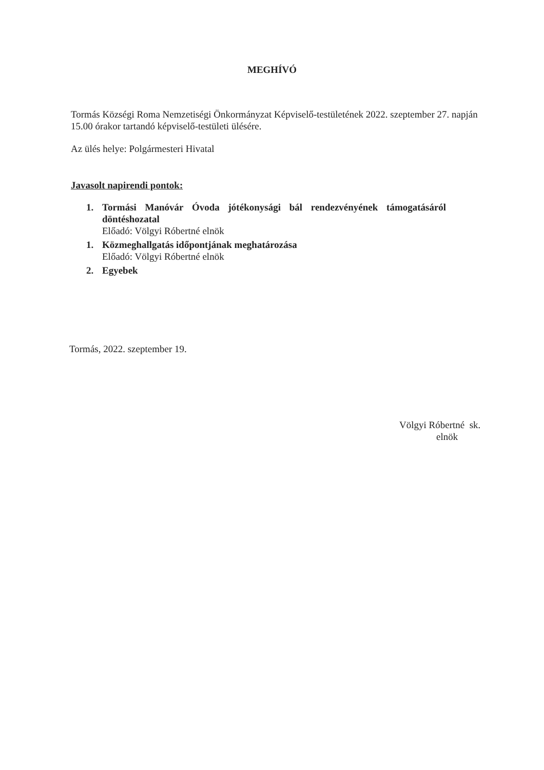MEGHÍVÓ
Tormás Községi Roma Nemzetiségi Önkormányzat Képviselő-testületének 2022. szeptember 27. napján 15.00 órakor tartandó képviselő-testületi ülésére.
Az ülés helye: Polgármesteri Hivatal
Javasolt napirendi pontok:
1. Tormási Manóvár Óvoda jótékonysági bál rendezvényének támogatásáról
döntéshozatal
Előadó: Völgyi Róbertné elnök
1. Közmeghallgatás időpontjának meghatározása
Előadó: Völgyi Róbertné elnök
2. Egyebek
Tormás, 2022. szeptember 19.
Völgyi Róbertné sk.
elnök